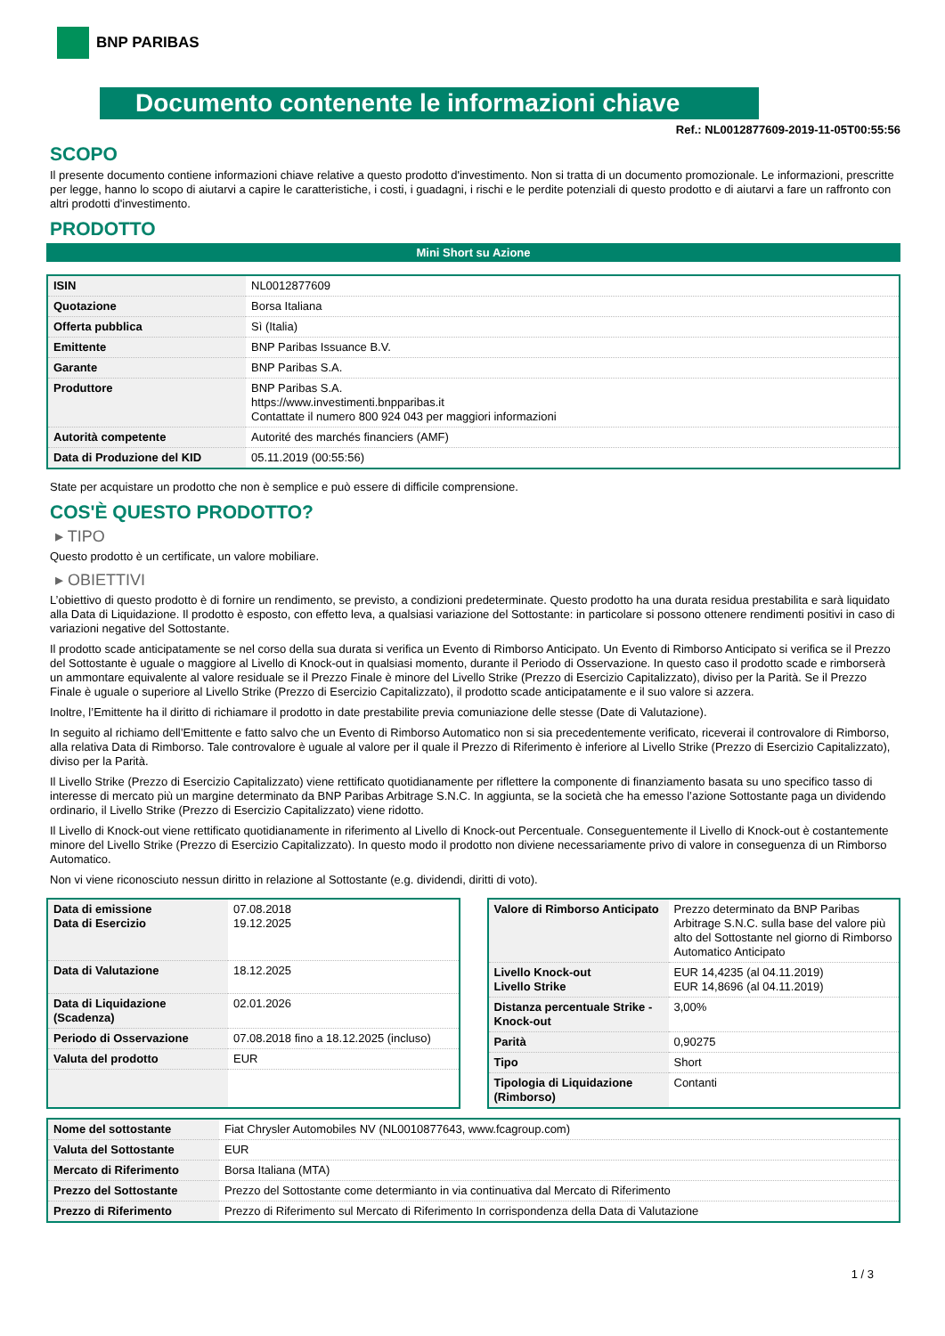BNP PARIBAS
Documento contenente le informazioni chiave
Ref.: NL0012877609-2019-11-05T00:55:56
SCOPO
Il presente documento contiene informazioni chiave relative a questo prodotto d'investimento. Non si tratta di un documento promozionale. Le informazioni, prescritte per legge, hanno lo scopo di aiutarvi a capire le caratteristiche, i costi, i guadagni, i rischi e le perdite potenziali di questo prodotto e di aiutarvi a fare un raffronto con altri prodotti d'investimento.
PRODOTTO
Mini Short su Azione
| ISIN | NL0012877609 |
| Quotazione | Borsa Italiana |
| Offerta pubblica | Sì (Italia) |
| Emittente | BNP Paribas Issuance B.V. |
| Garante | BNP Paribas S.A. |
| Produttore | BNP Paribas S.A. https://www.investimenti.bnpparibas.it Contattate il numero 800 924 043 per maggiori informazioni |
| Autorità competente | Autorité des marchés financiers (AMF) |
| Data di Produzione del KID | 05.11.2019 (00:55:56) |
State per acquistare un prodotto che non è semplice e può essere di difficile comprensione.
COS'È QUESTO PRODOTTO?
▸ TIPO
Questo prodotto è un certificate, un valore mobiliare.
▸ OBIETTIVI
L’obiettivo di questo prodotto è di fornire un rendimento, se previsto, a condizioni predeterminate. Questo prodotto ha una durata residua prestabilita e sarà liquidato alla Data di Liquidazione. Il prodotto è esposto, con effetto leva, a qualsiasi variazione del Sottostante: in particolare si possono ottenere rendimenti positivi in caso di variazioni negative del Sottostante.
Il prodotto scade anticipatamente se nel corso della sua durata si verifica un Evento di Rimborso Anticipato. Un Evento di Rimborso Anticipato si verifica se il Prezzo del Sottostante è uguale o maggiore al Livello di Knock-out in qualsiasi momento, durante il Periodo di Osservazione. In questo caso il prodotto scade e rimborserà un ammontare equivalente al valore residuale se il Prezzo Finale è minore del Livello Strike (Prezzo di Esercizio Capitalizzato), diviso per la Parità. Se il Prezzo Finale è uguale o superiore al Livello Strike (Prezzo di Esercizio Capitalizzato), il prodotto scade anticipatamente e il suo valore si azzera.
Inoltre, l’Emittente ha il diritto di richiamare il prodotto in date prestabilite previa comuniazione delle stesse (Date di Valutazione).
In seguito al richiamo dell’Emittente e fatto salvo che un Evento di Rimborso Automatico non si sia precedentemente verificato, riceverai il controvalore di Rimborso, alla relativa Data di Rimborso. Tale controvalore è uguale al valore per il quale il Prezzo di Riferimento è inferiore al Livello Strike (Prezzo di Esercizio Capitalizzato), diviso per la Parità.
Il Livello Strike (Prezzo di Esercizio Capitalizzato) viene rettificato quotidianamente per riflettere la componente di finanziamento basata su uno specifico tasso di interesse di mercato più un margine determinato da BNP Paribas Arbitrage S.N.C. In aggiunta, se la società che ha emesso l’azione Sottostante paga un dividendo ordinario, il Livello Strike (Prezzo di Esercizio Capitalizzato) viene ridotto.
Il Livello di Knock-out viene rettificato quotidianamente in riferimento al Livello di Knock-out Percentuale. Conseguentemente il Livello di Knock-out è costantemente minore del Livello Strike (Prezzo di Esercizio Capitalizzato). In questo modo il prodotto non diviene necessariamente privo di valore in conseguenza di un Rimborso Automatico.
Non vi viene riconosciuto nessun diritto in relazione al Sottostante (e.g. dividendi, diritti di voto).
| Data di emissione Data di Esercizio | 07.08.2018 19.12.2025 |
| Data di Valutazione | 18.12.2025 |
| Data di Liquidazione (Scadenza) | 02.01.2026 |
| Periodo di Osservazione | 07.08.2018 fino a 18.12.2025 (incluso) |
| Valuta del prodotto | EUR |
| Valore di Rimborso Anticipato | Prezzo determinato da BNP Paribas Arbitrage S.N.C. sulla base del valore più alto del Sottostante nel giorno di Rimborso Automatico Anticipato |
| Livello Knock-out Livello Strike | EUR 14,4235 (al 04.11.2019) EUR 14,8696 (al 04.11.2019) |
| Distanza percentuale Strike - Knock-out | 3,00% |
| Parità | 0,90275 |
| Tipo | Short |
| Tipologia di Liquidazione (Rimborso) | Contanti |
| Nome del sottostante | Fiat Chrysler Automobiles NV (NL0010877643, www.fcagroup.com) |
| Valuta del Sottostante | EUR |
| Mercato di Riferimento | Borsa Italiana (MTA) |
| Prezzo del Sottostante | Prezzo del Sottostante come determianto in via continuativa dal Mercato di Riferimento |
| Prezzo di Riferimento | Prezzo di Riferimento sul Mercato di Riferimento In corrispondenza della Data di Valutazione |
1 / 3